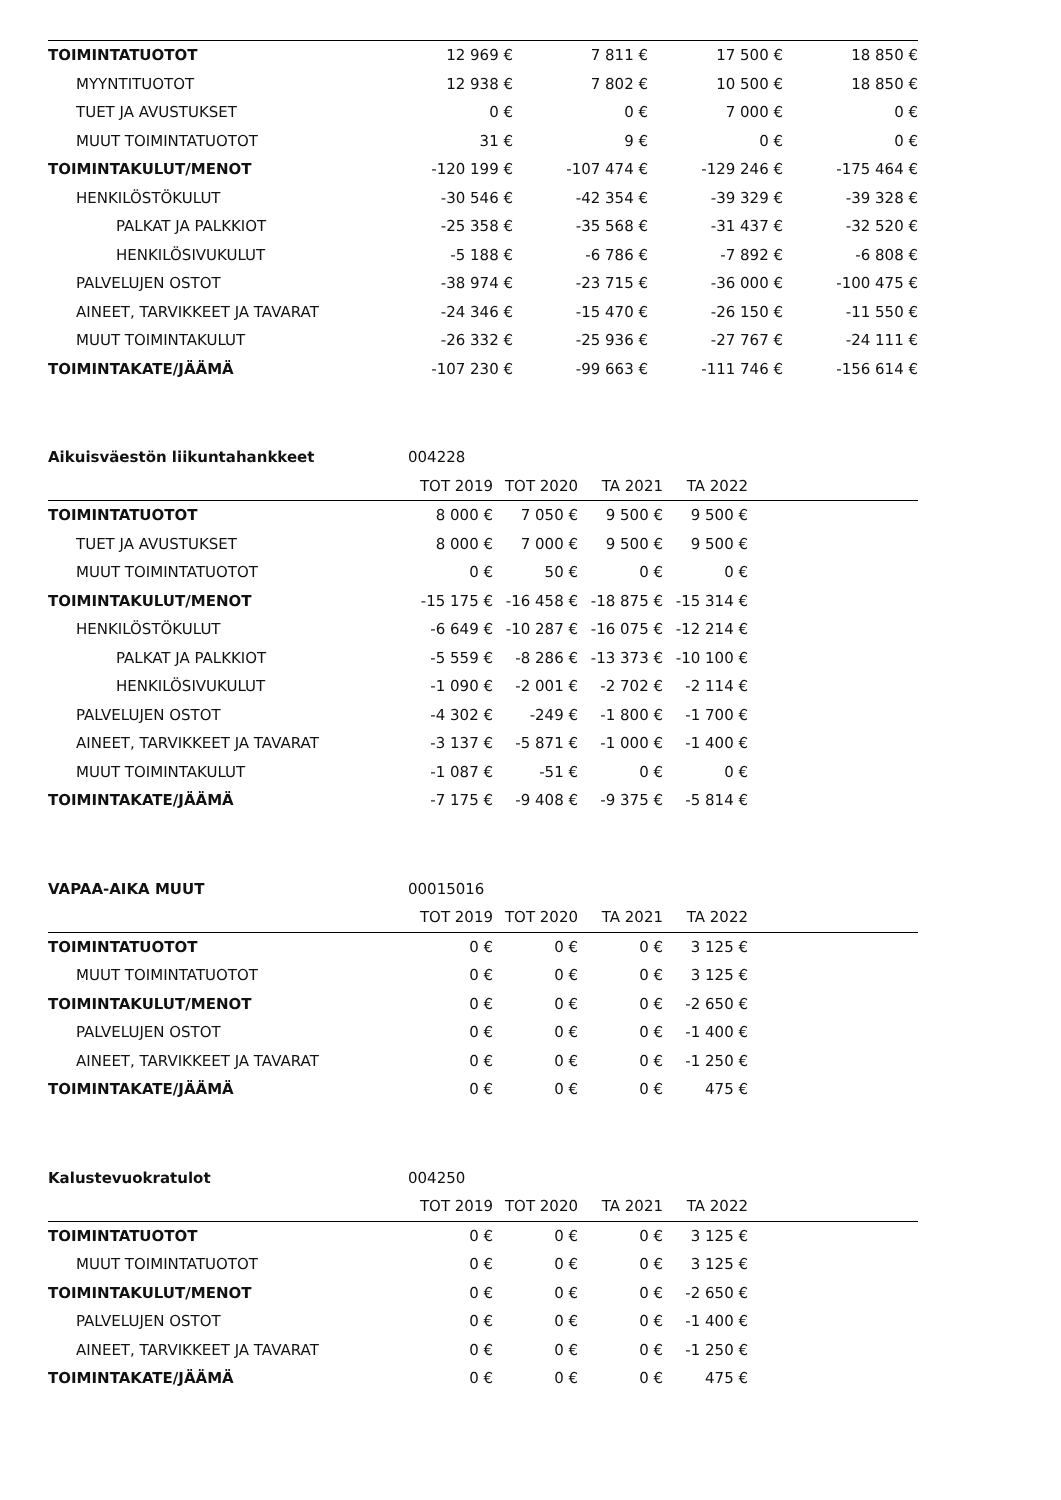| TOIMINTATUOTOT | 12 969 € | 7 811 € | 17 500 € | 18 850 € | |
| MYYNTITUOTOT | 12 938 € | 7 802 € | 10 500 € | 18 850 € | |
| TUET JA AVUSTUKSET | 0 € | 0 € | 7 000 € | 0 € | |
| MUUT TOIMINTATUOTOT | 31 € | 9 € | 0 € | 0 € | |
| TOIMINTAKULUT/MENOT | -120 199 € | -107 474 € | -129 246 € | -175 464 € | |
| HENKILÖSTÖKULUT | -30 546 € | -42 354 € | -39 329 € | -39 328 € | |
| PALKAT JA PALKKIOT | -25 358 € | -35 568 € | -31 437 € | -32 520 € | |
| HENKILÖSIVUKULUT | -5 188 € | -6 786 € | -7 892 € | -6 808 € | |
| PALVELUJEN OSTOT | -38 974 € | -23 715 € | -36 000 € | -100 475 € | |
| AINEET, TARVIKKEET JA TAVARAT | -24 346 € | -15 470 € | -26 150 € | -11 550 € | |
| MUUT TOIMINTAKULUT | -26 332 € | -25 936 € | -27 767 € | -24 111 € | |
| TOIMINTAKATE/JÄÄMÄ | -107 230 € | -99 663 € | -111 746 € | -156 614 € | |
| Aikuisväestön liikuntahankkeet | 004228 | | | | |
| | TOT 2019 | TOT 2020 | TA 2021 | TA 2022 | |
| TOIMINTATUOTOT | 8 000 € | 7 050 € | 9 500 € | 9 500 € | |
| TUET JA AVUSTUKSET | 8 000 € | 7 000 € | 9 500 € | 9 500 € | |
| MUUT TOIMINTATUOTOT | 0 € | 50 € | 0 € | 0 € | |
| TOIMINTAKULUT/MENOT | -15 175 € | -16 458 € | -18 875 € | -15 314 € | |
| HENKILÖSTÖKULUT | -6 649 € | -10 287 € | -16 075 € | -12 214 € | |
| PALKAT JA PALKKIOT | -5 559 € | -8 286 € | -13 373 € | -10 100 € | |
| HENKILÖSIVUKULUT | -1 090 € | -2 001 € | -2 702 € | -2 114 € | |
| PALVELUJEN OSTOT | -4 302 € | -249 € | -1 800 € | -1 700 € | |
| AINEET, TARVIKKEET JA TAVARAT | -3 137 € | -5 871 € | -1 000 € | -1 400 € | |
| MUUT TOIMINTAKULUT | -1 087 € | -51 € | 0 € | 0 € | |
| TOIMINTAKATE/JÄÄMÄ | -7 175 € | -9 408 € | -9 375 € | -5 814 € | |
| VAPAA-AIKA MUUT | 00015016 | | | | |
| | TOT 2019 | TOT 2020 | TA 2021 | TA 2022 | |
| TOIMINTATUOTOT | 0 € | 0 € | 0 € | 3 125 € | |
| MUUT TOIMINTATUOTOT | 0 € | 0 € | 0 € | 3 125 € | |
| TOIMINTAKULUT/MENOT | 0 € | 0 € | 0 € | -2 650 € | |
| PALVELUJEN OSTOT | 0 € | 0 € | 0 € | -1 400 € | |
| AINEET, TARVIKKEET JA TAVARAT | 0 € | 0 € | 0 € | -1 250 € | |
| TOIMINTAKATE/JÄÄMÄ | 0 € | 0 € | 0 € | 475 € | |
| Kalustevuokratulot | 004250 | | | | |
| | TOT 2019 | TOT 2020 | TA 2021 | TA 2022 | |
| TOIMINTATUOTOT | 0 € | 0 € | 0 € | 3 125 € | |
| MUUT TOIMINTATUOTOT | 0 € | 0 € | 0 € | 3 125 € | |
| TOIMINTAKULUT/MENOT | 0 € | 0 € | 0 € | -2 650 € | |
| PALVELUJEN OSTOT | 0 € | 0 € | 0 € | -1 400 € | |
| AINEET, TARVIKKEET JA TAVARAT | 0 € | 0 € | 0 € | -1 250 € | |
| TOIMINTAKATE/JÄÄMÄ | 0 € | 0 € | 0 € | 475 € | |